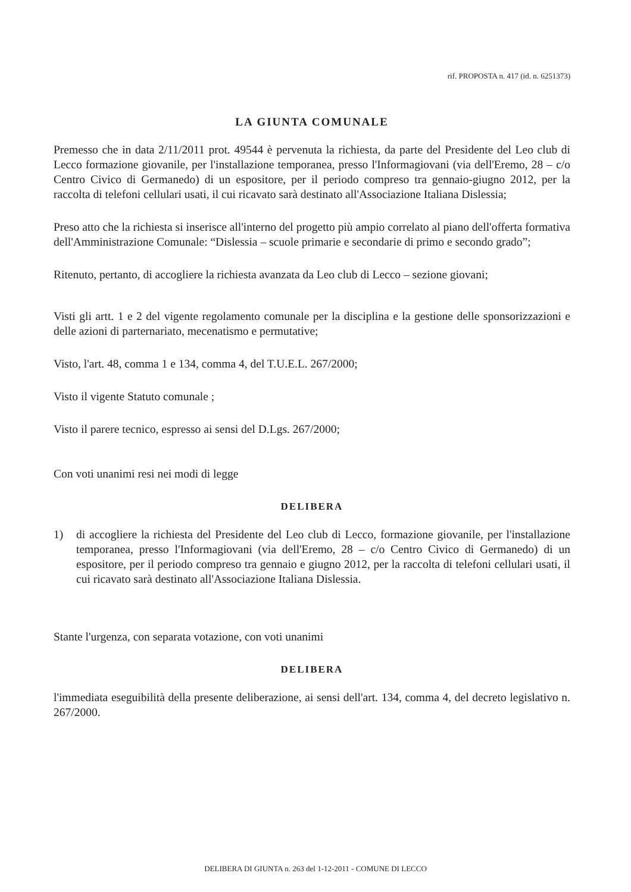rif. PROPOSTA n. 417 (id. n. 6251373)
LA GIUNTA COMUNALE
Premesso che in data 2/11/2011 prot. 49544 è pervenuta la richiesta, da parte del Presidente del Leo club di Lecco formazione giovanile, per l'installazione temporanea, presso l'Informagiovani (via dell'Eremo, 28 – c/o Centro Civico di Germanedo) di un espositore, per il periodo compreso tra gennaio-giugno 2012, per la raccolta di telefoni cellulari usati, il cui ricavato sarà destinato all'Associazione Italiana Dislessia;
Preso atto che la richiesta si inserisce all'interno del progetto più ampio correlato al piano dell'offerta formativa dell'Amministrazione Comunale: “Dislessia – scuole primarie e secondarie di primo e secondo grado”;
Ritenuto, pertanto, di accogliere la richiesta avanzata da Leo club di Lecco – sezione giovani;
Visti gli artt. 1 e 2 del vigente regolamento comunale per la disciplina e la gestione delle sponsorizzazioni e delle azioni di parternariato, mecenatismo e permutative;
Visto, l'art. 48, comma 1 e 134, comma 4, del T.U.E.L. 267/2000;
Visto il vigente Statuto comunale ;
Visto il parere tecnico, espresso ai sensi del D.Lgs. 267/2000;
Con voti unanimi resi nei modi di legge
DELIBERA
1) di accogliere la richiesta del Presidente del Leo club di Lecco, formazione giovanile, per l'installazione temporanea, presso l'Informagiovani (via dell'Eremo, 28 – c/o Centro Civico di Germanedo) di un espositore, per il periodo compreso tra gennaio e giugno 2012, per la raccolta di telefoni cellulari usati, il cui ricavato sarà destinato all'Associazione Italiana Dislessia.
Stante l'urgenza, con separata votazione, con voti unanimi
DELIBERA
l'immediata eseguibilità della presente deliberazione, ai sensi dell'art. 134, comma 4, del decreto legislativo n. 267/2000.
DELIBERA DI GIUNTA n. 263 del 1-12-2011 - COMUNE DI LECCO